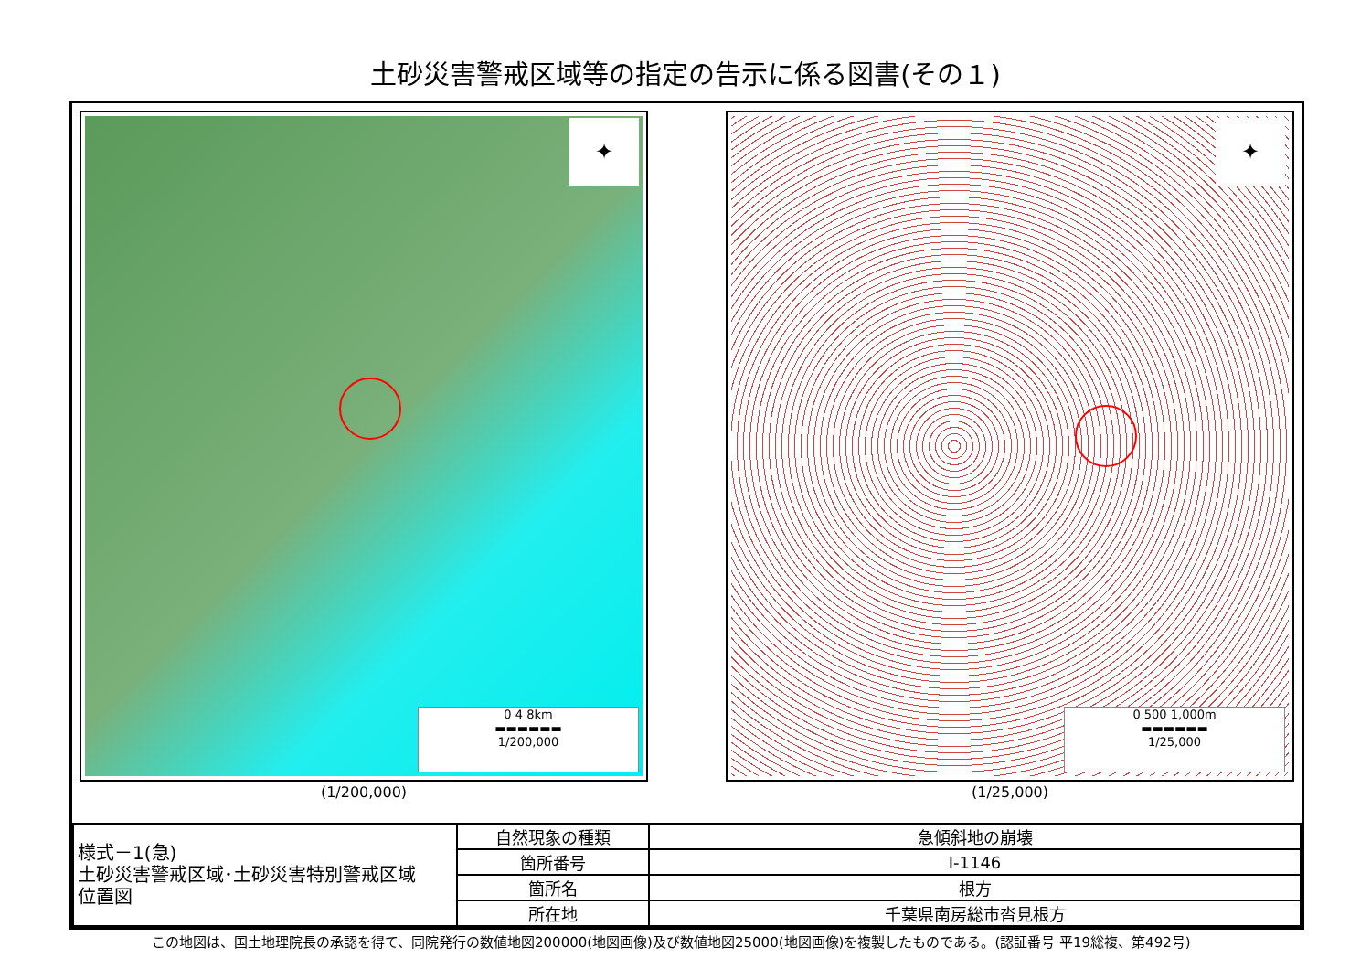土砂災害警戒区域等の指定の告示に係る図書(その１)
✦
0 4 8km
▬▬▬▬▬▬
1/200,000
(1/200,000)
✦
0 500 1,000m
▬▬▬▬▬▬
1/25,000
(1/25,000)
| 様式－1(急) 土砂災害警戒区域･土砂災害特別警戒区域 位置図 | 自然現象の種類 | 急傾斜地の崩壊 |
| | 箇所番号 | Ⅰ-1146 |
| | 箇所名 | 根方 |
| | 所在地 | 千葉県南房総市沓見根方 |
この地図は、国土地理院長の承認を得て、同院発行の数値地図200000(地図画像)及び数値地図25000(地図画像)を複製したものである。(認証番号 平19総複、第492号)